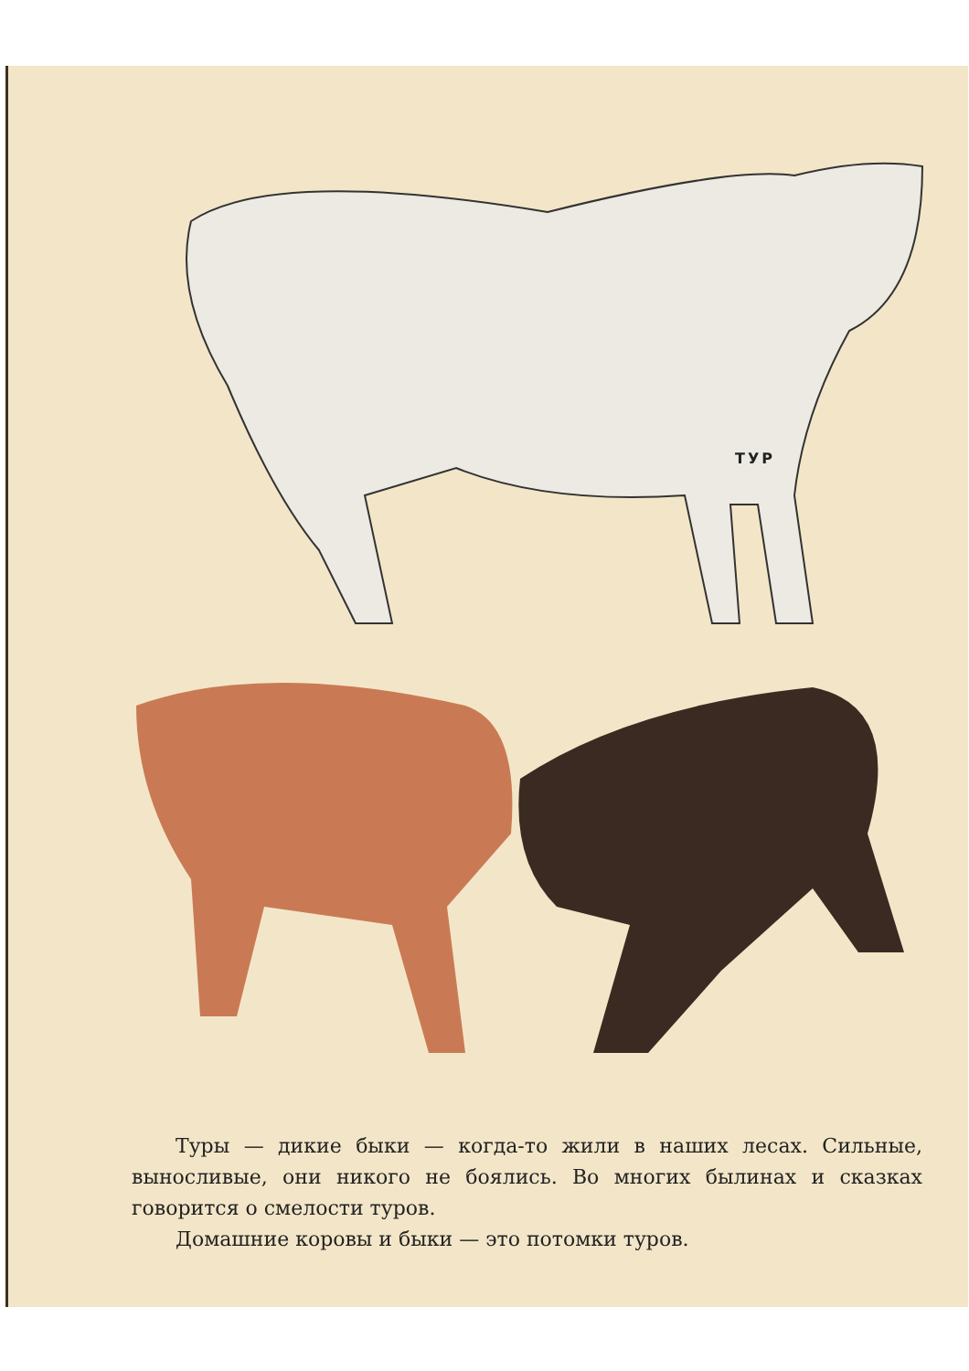ТУР
Туры — дикие быки — когда-то жили в наших лесах. Сильные, выносливые, они никого не боялись. Во многих былинах и сказках говорится о смелости туров.
Домашние коровы и быки — это потомки туров.